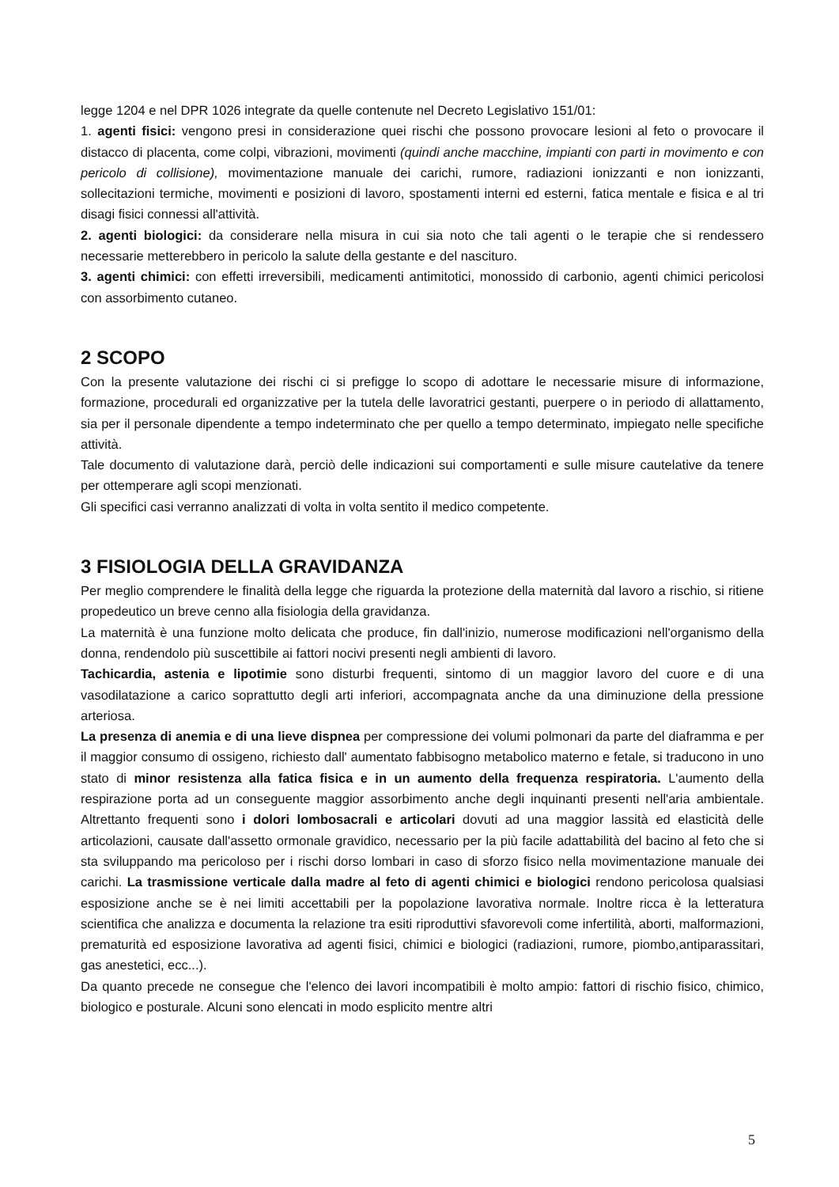legge 1204 e nel DPR 1026 integrate da quelle contenute nel Decreto Legislativo 151/01:
1. agenti fisici: vengono presi in considerazione quei rischi che possono provocare lesioni al feto o provocare il distacco di placenta, come colpi, vibrazioni, movimenti (quindi anche macchine, impianti con parti in movimento e con pericolo di collisione), movimentazione manuale dei carichi, rumore, radiazioni ionizzanti e non ionizzanti, sollecitazioni termiche, movimenti e posizioni di lavoro, spostamenti interni ed esterni, fatica mentale e fisica e al tri disagi fisici connessi all'attività.
2. agenti biologici: da considerare nella misura in cui sia noto che tali agenti o le terapie che si rendessero necessarie metterebbero in pericolo la salute della gestante e del nascituro.
3. agenti chimici: con effetti irreversibili, medicamenti antimitotici, monossido di carbonio, agenti chimici pericolosi con assorbimento cutaneo.
2 SCOPO
Con la presente valutazione dei rischi ci si prefigge lo scopo di adottare le necessarie misure di informazione, formazione, procedurali ed organizzative per la tutela delle lavoratrici gestanti, puerpere o in periodo di allattamento, sia per il personale dipendente a tempo indeterminato che per quello a tempo determinato, impiegato nelle specifiche attività.
Tale documento di valutazione darà, perciò delle indicazioni sui comportamenti e sulle misure cautelative da tenere per ottemperare agli scopi menzionati.
Gli specifici casi verranno analizzati di volta in volta sentito il medico competente.
3 FISIOLOGIA DELLA GRAVIDANZA
Per meglio comprendere le finalità della legge che riguarda la protezione della maternità dal lavoro a rischio, si ritiene propedeutico un breve cenno alla fisiologia della gravidanza.
La maternità è una funzione molto delicata che produce, fin dall'inizio, numerose modificazioni nell'organismo della donna, rendendolo più suscettibile ai fattori nocivi presenti negli ambienti di lavoro.
Tachicardia, astenia e lipotimie sono disturbi frequenti, sintomo di un maggior lavoro del cuore e di una vasodilatazione a carico soprattutto degli arti inferiori, accompagnata anche da una diminuzione della pressione arteriosa.
La presenza di anemia e di una lieve dispnea per compressione dei volumi polmonari da parte del diaframma e per il maggior consumo di ossigeno, richiesto dall' aumentato fabbisogno metabolico materno e fetale, si traducono in uno stato di minor resistenza alla fatica fisica e in un aumento della frequenza respiratoria. L'aumento della respirazione porta ad un conseguente maggior assorbimento anche degli inquinanti presenti nell'aria ambientale. Altrettanto frequenti sono i dolori lombosacrali e articolari dovuti ad una maggior lassità ed elasticità delle articolazioni, causate dall'assetto ormonale gravidico, necessario per la più facile adattabilità del bacino al feto che si sta sviluppando ma pericoloso per i rischi dorso lombari in caso di sforzo fisico nella movimentazione manuale dei carichi. La trasmissione verticale dalla madre al feto di agenti chimici e biologici rendono pericolosa qualsiasi esposizione anche se è nei limiti accettabili per la popolazione lavorativa normale. Inoltre ricca è la letteratura scientifica che analizza e documenta la relazione tra esiti riproduttivi sfavorevoli come infertilità, aborti, malformazioni, prematurità ed esposizione lavorativa ad agenti fisici, chimici e biologici (radiazioni, rumore, piombo,antiparassitari, gas anestetici, ecc...).
Da quanto precede ne consegue che l'elenco dei lavori incompatibili è molto ampio: fattori di rischio fisico, chimico, biologico e posturale. Alcuni sono elencati in modo esplicito mentre altri
5